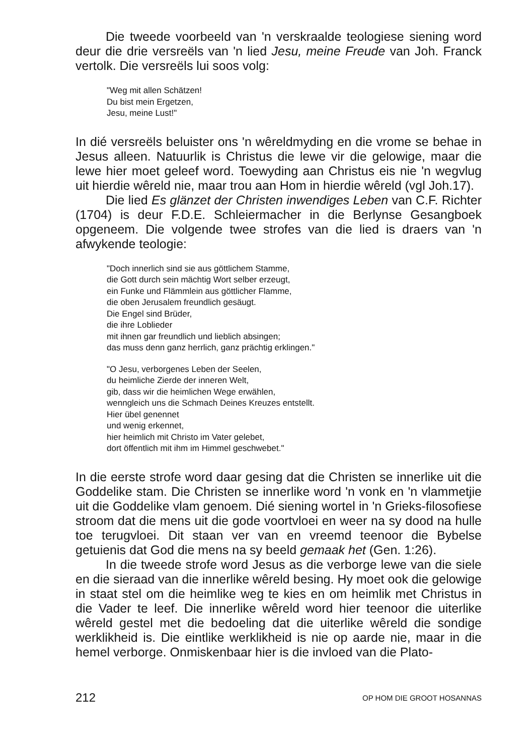Die tweede voorbeeld van 'n verskraalde teologiese siening word deur die drie versreëls van 'n lied Jesu, meine Freude van Joh. Franck vertolk. Die versreëls lui soos volg:
"Weg mit allen Schätzen!
Du bist mein Ergetzen,
Jesu, meine Lust!"
In dié versreëls beluister ons 'n wêreldmyding en die vrome se behae in Jesus alleen. Natuurlik is Christus die lewe vir die gelowige, maar die lewe hier moet geleef word. Toewyding aan Christus eis nie 'n wegvlug uit hierdie wêreld nie, maar trou aan Hom in hierdie wêreld (vgl Joh.17).
Die lied Es glänzet der Christen inwendiges Leben van C.F. Richter (1704) is deur F.D.E. Schleiermacher in die Berlynse Gesangboek opgeneem. Die volgende twee strofes van die lied is draers van 'n afwykende teologie:
"Doch innerlich sind sie aus göttlichem Stamme,
die Gott durch sein mächtig Wort selber erzeugt,
ein Funke und Flämmlein aus göttlicher Flamme,
die oben Jerusalem freundlich gesäugt.
Die Engel sind Brüder,
die ihre Loblieder
mit ihnen gar freundlich und lieblich absingen;
das muss denn ganz herrlich, ganz prächtig erklingen."
"O Jesu, verborgenes Leben der Seelen,
du heimliche Zierde der inneren Welt,
gib, dass wir die heimlichen Wege erwählen,
wenngleich uns die Schmach Deines Kreuzes entstellt.
Hier übel genennet
und wenig erkennet,
hier heimlich mit Christo im Vater gelebet,
dort öffentlich mit ihm im Himmel geschwebet."
In die eerste strofe word daar gesing dat die Christen se innerlike uit die Goddelike stam. Die Christen se innerlike word 'n vonk en 'n vlammetjie uit die Goddelike vlam genoem. Dié siening wortel in 'n Grieks-filosofiese stroom dat die mens uit die gode voortvloei en weer na sy dood na hulle toe terugvloei. Dit staan ver van en vreemd teenoor die Bybelse getuienis dat God die mens na sy beeld gemaak het (Gen. 1:26).
In die tweede strofe word Jesus as die verborge lewe van die siele en die sieraad van die innerlike wêreld besing. Hy moet ook die gelowige in staat stel om die heimlike weg te kies en om heimlik met Christus in die Vader te leef. Die innerlike wêreld word hier teenoor die uiterlike wêreld gestel met die bedoeling dat die uiterlike wêreld die sondige werklikheid is. Die eintlike werklikheid is nie op aarde nie, maar in die hemel verborge. Onmiskenbaar hier is die invloed van die Plato-
212 OP HOM DIE GROOT HOSANNAS